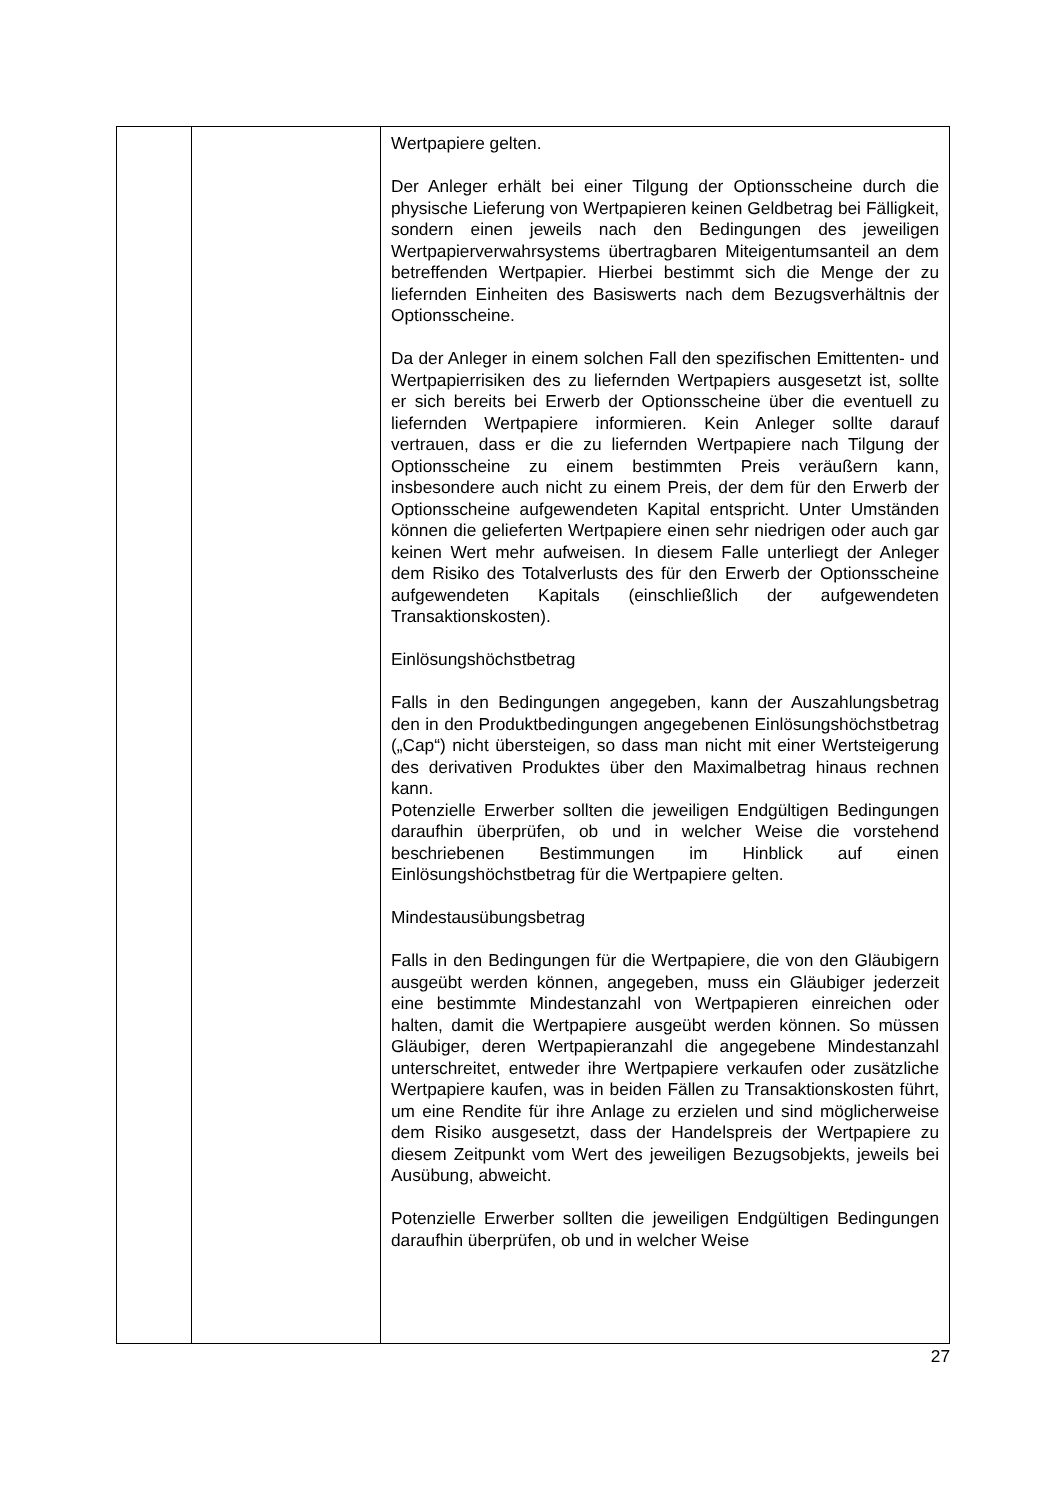| | | Wertpapiere gelten. Der Anleger erhält bei einer Tilgung der Optionsscheine durch die physische Lieferung von Wertpapieren keinen Geldbetrag bei Fälligkeit, sondern einen jeweils nach den Bedingungen des jeweiligen Wertpapierverwahrsystems übertragbaren Miteigentumsanteil an dem betreffenden Wertpapier. Hierbei bestimmt sich die Menge der zu liefernden Einheiten des Basiswerts nach dem Bezugsverhältnis der Optionsscheine. Da der Anleger in einem solchen Fall den spezifischen Emittenten- und Wertpapierrisiken des zu liefernden Wertpapiers ausgesetzt ist, sollte er sich bereits bei Erwerb der Optionsscheine über die eventuell zu liefernden Wertpapiere informieren. Kein Anleger sollte darauf vertrauen, dass er die zu liefernden Wertpapiere nach Tilgung der Optionsscheine zu einem bestimmten Preis veräußern kann, insbesondere auch nicht zu einem Preis, der dem für den Erwerb der Optionsscheine aufgewendeten Kapital entspricht. Unter Umständen können die gelieferten Wertpapiere einen sehr niedrigen oder auch gar keinen Wert mehr aufweisen. In diesem Falle unterliegt der Anleger dem Risiko des Totalverlusts des für den Erwerb der Optionsscheine aufgewendeten Kapitals (einschließlich der aufgewendeten Transaktionskosten). Einlösungshöchstbetrag Falls in den Bedingungen angegeben, kann der Auszahlungsbetrag den in den Produktbedingungen angegebenen Einlösungshöchstbetrag („Cap“) nicht übersteigen, so dass man nicht mit einer Wertsteigerung des derivativen Produktes über den Maximalbetrag hinaus rechnen kann. Potenzielle Erwerber sollten die jeweiligen Endgültigen Bedingungen daraufhin überprüfen, ob und in welcher Weise die vorstehend beschriebenen Bestimmungen im Hinblick auf einen Einlösungshöchstbetrag für die Wertpapiere gelten. Mindestausübungsbetrag Falls in den Bedingungen für die Wertpapiere, die von den Gläubigern ausgeübt werden können, angegeben, muss ein Gläubiger jederzeit eine bestimmte Mindestanzahl von Wertpapieren einreichen oder halten, damit die Wertpapiere ausgeübt werden können. So müssen Gläubiger, deren Wertpapieranzahl die angegebene Mindestanzahl unterschreitet, entweder ihre Wertpapiere verkaufen oder zusätzliche Wertpapiere kaufen, was in beiden Fällen zu Transaktionskosten führt, um eine Rendite für ihre Anlage zu erzielen und sind möglicherweise dem Risiko ausgesetzt, dass der Handelspreis der Wertpapiere zu diesem Zeitpunkt vom Wert des jeweiligen Bezugsobjekts, jeweils bei Ausübung, abweicht. Potenzielle Erwerber sollten die jeweiligen Endgültigen Bedingungen daraufhin überprüfen, ob und in welcher Weise |
27